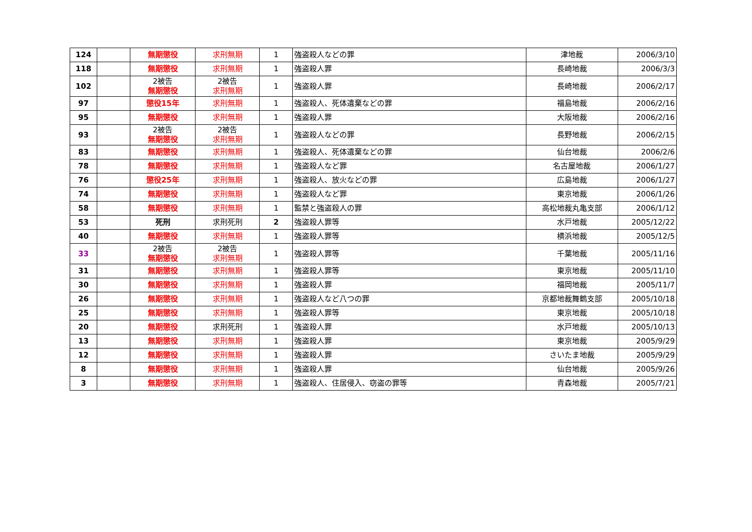| 124 | | 無期懲役 | 求刑無期 | 1 | 強盗殺人などの罪 | 津地裁 | 2006/3/10 |
| 118 | | 無期懲役 | 求刑無期 | 1 | 強盗殺人罪 | 長崎地裁 | 2006/3/3 |
| 102 | | 2被告 無期懲役 | 2被告 求刑無期 | 1 | 強盗殺人罪 | 長崎地裁 | 2006/2/17 |
| 97 | | 懲役15年 | 求刑無期 | 1 | 強盗殺人、死体遺棄などの罪 | 福島地裁 | 2006/2/16 |
| 95 | | 無期懲役 | 求刑無期 | 1 | 強盗殺人罪 | 大阪地裁 | 2006/2/16 |
| 93 | | 2被告 無期懲役 | 2被告 求刑無期 | 1 | 強盗殺人などの罪 | 長野地裁 | 2006/2/15 |
| 83 | | 無期懲役 | 求刑無期 | 1 | 強盗殺人、死体遺棄などの罪 | 仙台地裁 | 2006/2/6 |
| 78 | | 無期懲役 | 求刑無期 | 1 | 強盗殺人など罪 | 名古屋地裁 | 2006/1/27 |
| 76 | | 懲役25年 | 求刑無期 | 1 | 強盗殺人、放火などの罪 | 広島地裁 | 2006/1/27 |
| 74 | | 無期懲役 | 求刑無期 | 1 | 強盗殺人など罪 | 東京地裁 | 2006/1/26 |
| 58 | | 無期懲役 | 求刑無期 | 1 | 監禁と強盗殺人の罪 | 高松地裁丸亀支部 | 2006/1/12 |
| 53 | | 死刑 | 求刑死刑 | 2 | 強盗殺人罪等 | 水戸地裁 | 2005/12/22 |
| 40 | | 無期懲役 | 求刑無期 | 1 | 強盗殺人罪等 | 横浜地裁 | 2005/12/5 |
| 33 | | 2被告 無期懲役 | 2被告 求刑無期 | 1 | 強盗殺人罪等 | 千葉地裁 | 2005/11/16 |
| 31 | | 無期懲役 | 求刑無期 | 1 | 強盗殺人罪等 | 東京地裁 | 2005/11/10 |
| 30 | | 無期懲役 | 求刑無期 | 1 | 強盗殺人罪 | 福岡地裁 | 2005/11/7 |
| 26 | | 無期懲役 | 求刑無期 | 1 | 強盗殺人など八つの罪 | 京都地裁舞鶴支部 | 2005/10/18 |
| 25 | | 無期懲役 | 求刑無期 | 1 | 強盗殺人罪等 | 東京地裁 | 2005/10/18 |
| 20 | | 無期懲役 | 求刑死刑 | 1 | 強盗殺人罪 | 水戸地裁 | 2005/10/13 |
| 13 | | 無期懲役 | 求刑無期 | 1 | 強盗殺人罪 | 東京地裁 | 2005/9/29 |
| 12 | | 無期懲役 | 求刑無期 | 1 | 強盗殺人罪 | さいたま地裁 | 2005/9/29 |
| 8 | | 無期懲役 | 求刑無期 | 1 | 強盗殺人罪 | 仙台地裁 | 2005/9/26 |
| 3 | | 無期懲役 | 求刑無期 | 1 | 強盗殺人、住居侵入、窃盗の罪等 | 青森地裁 | 2005/7/21 |